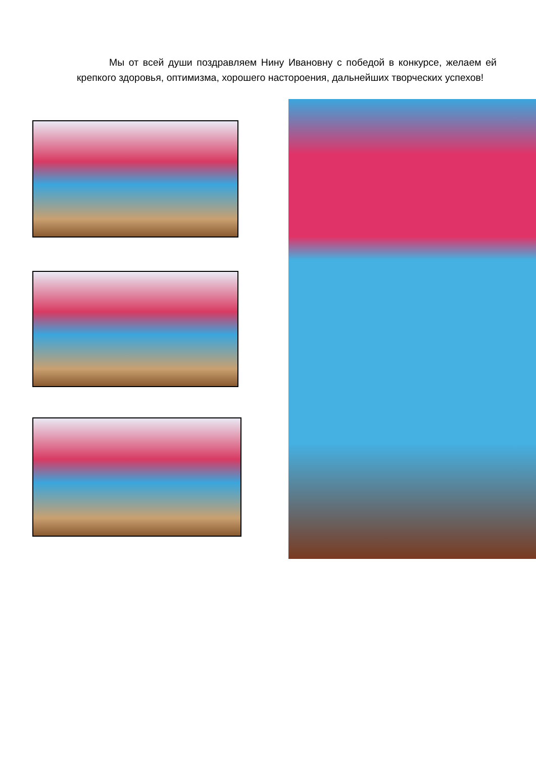Мы от всей души поздравляем Нину Ивановну с победой в конкурсе, желаем ей крепкого здоровья, оптимизма, хорошего настороения, дальнейших творческих успехов!